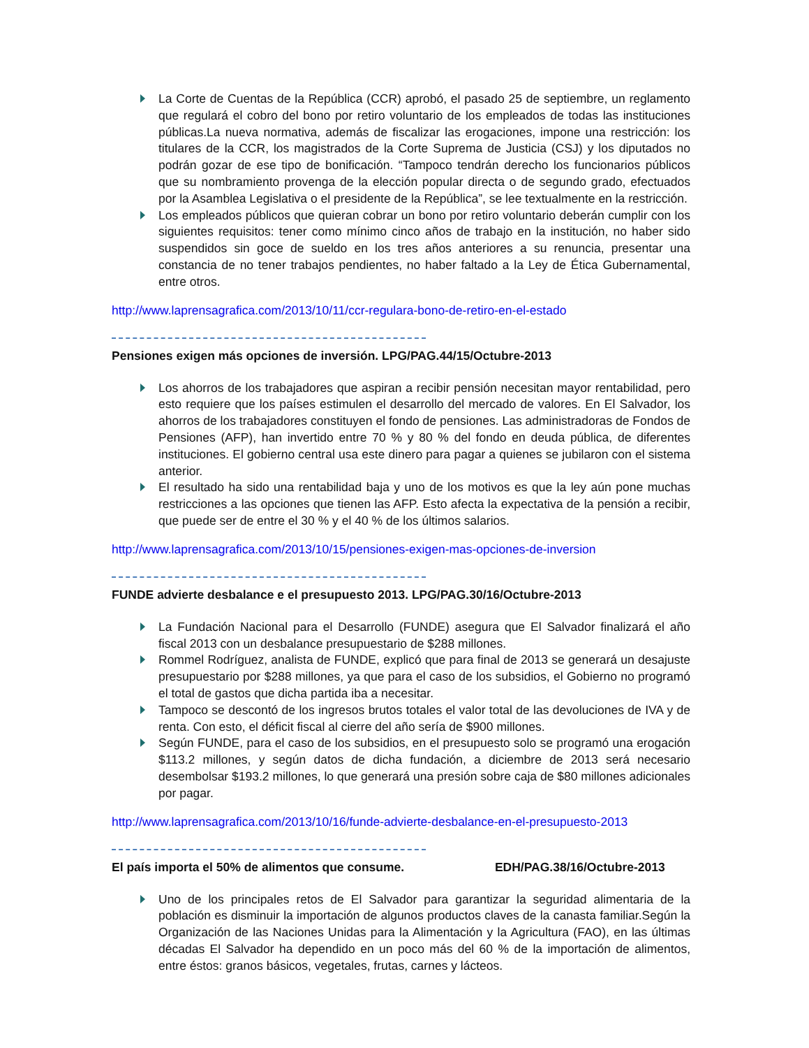La Corte de Cuentas de la República (CCR) aprobó, el pasado 25 de septiembre, un reglamento que regulará el cobro del bono por retiro voluntario de los empleados de todas las instituciones públicas.La nueva normativa, además de fiscalizar las erogaciones, impone una restricción: los titulares de la CCR, los magistrados de la Corte Suprema de Justicia (CSJ) y los diputados no podrán gozar de ese tipo de bonificación. “Tampoco tendrán derecho los funcionarios públicos que su nombramiento provenga de la elección popular directa o de segundo grado, efectuados por la Asamblea Legislativa o el presidente de la República”, se lee textualmente en la restricción.
Los empleados públicos que quieran cobrar un bono por retiro voluntario deberán cumplir con los siguientes requisitos: tener como mínimo cinco años de trabajo en la institución, no haber sido suspendidos sin goce de sueldo en los tres años anteriores a su renuncia, presentar una constancia de no tener trabajos pendientes, no haber faltado a la Ley de Ética Gubernamental, entre otros.
http://www.laprensagrafica.com/2013/10/11/ccr-regulara-bono-de-retiro-en-el-estado
Pensiones exigen más opciones de inversión. LPG/PAG.44/15/Octubre-2013
Los ahorros de los trabajadores que aspiran a recibir pensión necesitan mayor rentabilidad, pero esto requiere que los países estimulen el desarrollo del mercado de valores. En El Salvador, los ahorros de los trabajadores constituyen el fondo de pensiones. Las administradoras de Fondos de Pensiones (AFP), han invertido entre 70 % y 80 % del fondo en deuda pública, de diferentes instituciones. El gobierno central usa este dinero para pagar a quienes se jubilaron con el sistema anterior.
El resultado ha sido una rentabilidad baja y uno de los motivos es que la ley aún pone muchas restricciones a las opciones que tienen las AFP. Esto afecta la expectativa de la pensión a recibir, que puede ser de entre el 30 % y el 40 % de los últimos salarios.
http://www.laprensagrafica.com/2013/10/15/pensiones-exigen-mas-opciones-de-inversion
FUNDE advierte desbalance e el presupuesto 2013. LPG/PAG.30/16/Octubre-2013
La Fundación Nacional para el Desarrollo (FUNDE) asegura que El Salvador finalizará el año fiscal 2013 con un desbalance presupuestario de $288 millones.
Rommel Rodríguez, analista de FUNDE, explicó que para final de 2013 se generará un desajuste presupuestario por $288 millones, ya que para el caso de los subsidios, el Gobierno no programó el total de gastos que dicha partida iba a necesitar.
Tampoco se descontó de los ingresos brutos totales el valor total de las devoluciones de IVA y de renta. Con esto, el déficit fiscal al cierre del año sería de $900 millones.
Según FUNDE, para el caso de los subsidios, en el presupuesto solo se programó una erogación $113.2 millones, y según datos de dicha fundación, a diciembre de 2013 será necesario desembolsar $193.2 millones, lo que generará una presión sobre caja de $80 millones adicionales por pagar.
http://www.laprensagrafica.com/2013/10/16/funde-advierte-desbalance-en-el-presupuesto-2013
El país importa el 50% de alimentos que consume. EDH/PAG.38/16/Octubre-2013
Uno de los principales retos de El Salvador para garantizar la seguridad alimentaria de la población es disminuir la importación de algunos productos claves de la canasta familiar.Según la Organización de las Naciones Unidas para la Alimentación y la Agricultura (FAO), en las últimas décadas El Salvador ha dependido en un poco más del 60 % de la importación de alimentos, entre éstos: granos básicos, vegetales, frutas, carnes y lácteos.